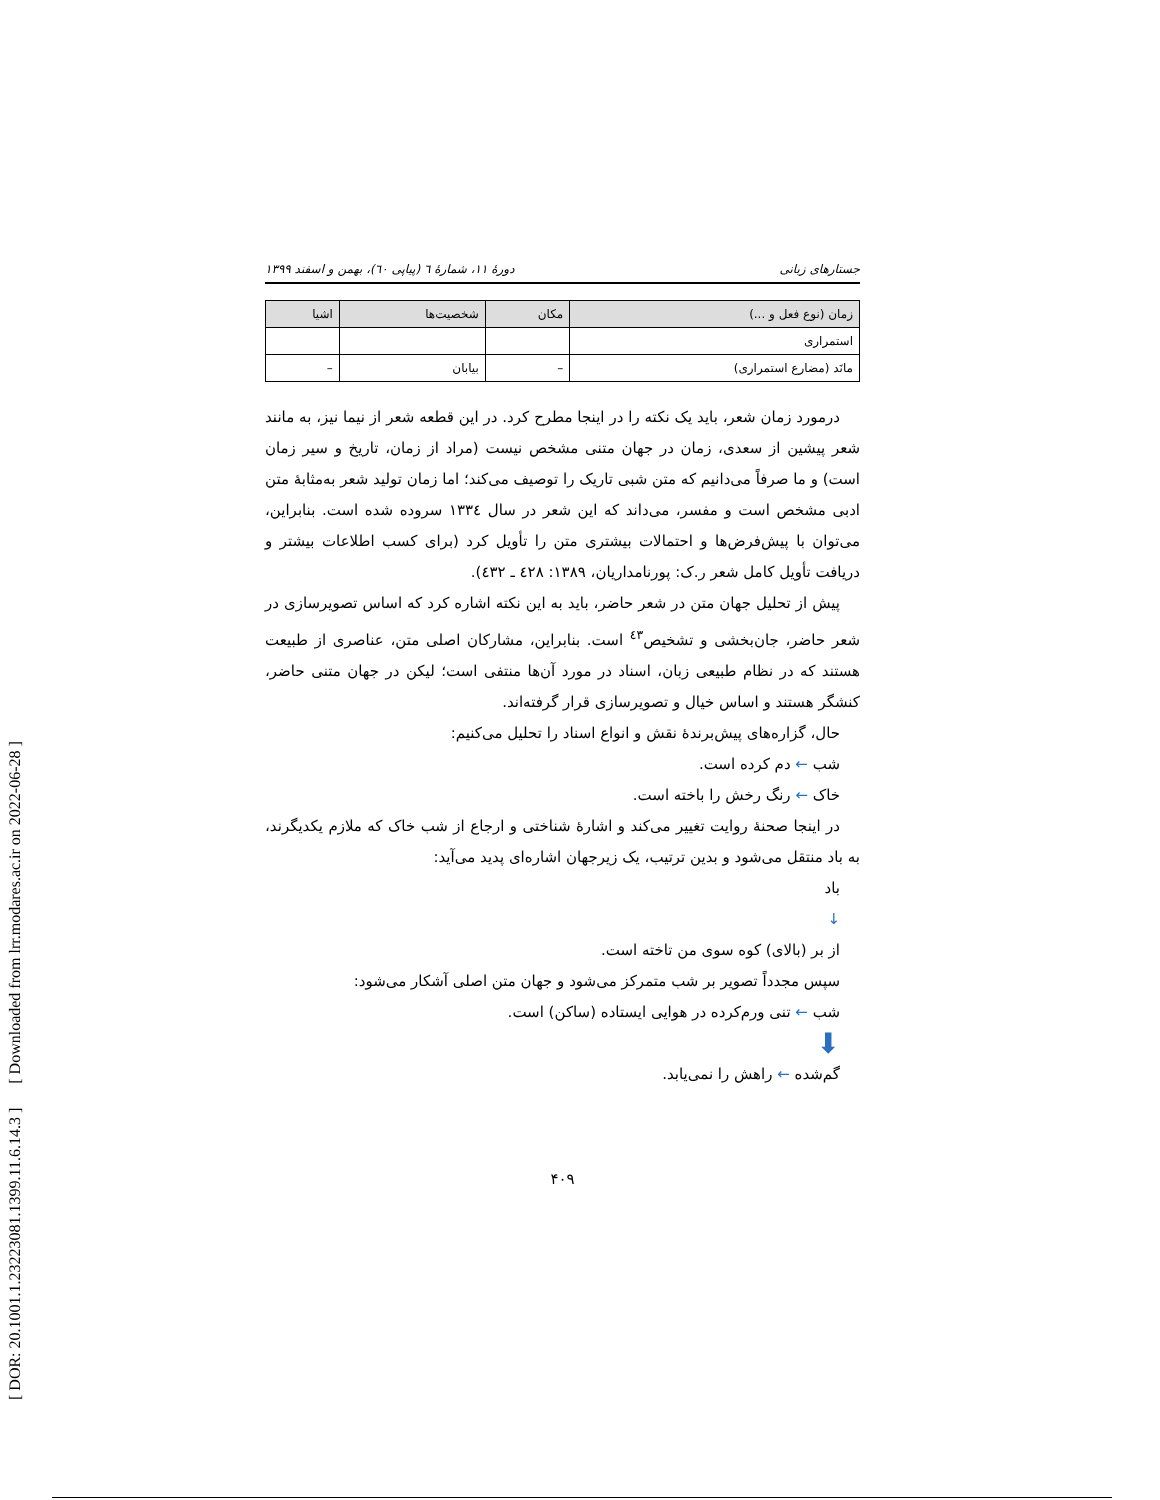[ DOR: 20.1001.1.23223081.1399.11.6.14.3 ] [ Downloaded from lrr.modares.ac.ir on 2022-06-28 ]
جستارهای زبانی دورهٔ ۱۱، شمارهٔ ٦ (پیاپی ٦٠)، بهمن و اسفند ۱۳۹۹
| زمان (نوع فعل و ...) | مکان | شخصیت‌ها | اشیا |
| --- | --- | --- | --- |
| استمراری | | | |
| مانَد (مضارع استمراری) | – | بیابان | – |
درمورد زمان شعر، باید یک نکته را در اینجا مطرح کرد. در این قطعه شعر از نیما نیز، به مانند شعر پیشین از سعدی، زمان در جهان متنی مشخص نیست (مراد از زمان، تاریخ و سیر زمان است) و ما صرفاً می‌دانیم که متن شبی تاریک را توصیف می‌کند؛ اما زمان تولید شعر به‌مثابهٔ متن ادبی مشخص است و مفسر، می‌داند که این شعر در سال ١٣٣٤ سروده شده است. بنابراین، می‌توان با پیش‌فرض‌ها و احتمالات بیشتری متن را تأویل کرد (برای کسب اطلاعات بیشتر و دریافت تأویل کامل شعر ر.ک: پورنامداریان، ١٣٨٩: ٤٢٨ ـ ٤٣٢).
پیش از تحلیل جهان متن در شعر حاضر، باید به این نکته اشاره کرد که اساس تصویرسازی در شعر حاضر، جان‌بخشی و تشخیص<sup>٤٣</sup> است. بنابراین، مشارکان اصلی متن، عناصری از طبیعت هستند که در نظام طبیعی زبان، اسناد در مورد آن‌ها منتفی است؛ لیکن در جهان متنی حاضر، کنشگر هستند و اساس خیال و تصویرسازی قرار گرفته‌اند.
حال، گزاره‌های پیش‌برندهٔ نقش و انواع اسناد را تحلیل می‌کنیم:
شب ← دم کرده است.
خاک ← رنگ رخش را باخته است.
در اینجا صحنهٔ روایت تغییر می‌کند و اشارهٔ شناختی و ارجاع از شب خاک که ملازم یکدیگرند، به باد منتقل می‌شود و بدین ترتیب، یک زیرجهان اشاره‌ای پدید می‌آید:
باد
↓
از بر (بالای) کوه سوی من تاخته است.
سپس مجدداً تصویر بر شب متمرکز می‌شود و جهان متن اصلی آشکار می‌شود:
شب ← تنی ورم‌کرده در هوایی ایستاده (ساکن) است.
⬇
گم‌شده ← راهش را نمی‌یابد.
۴۰۹